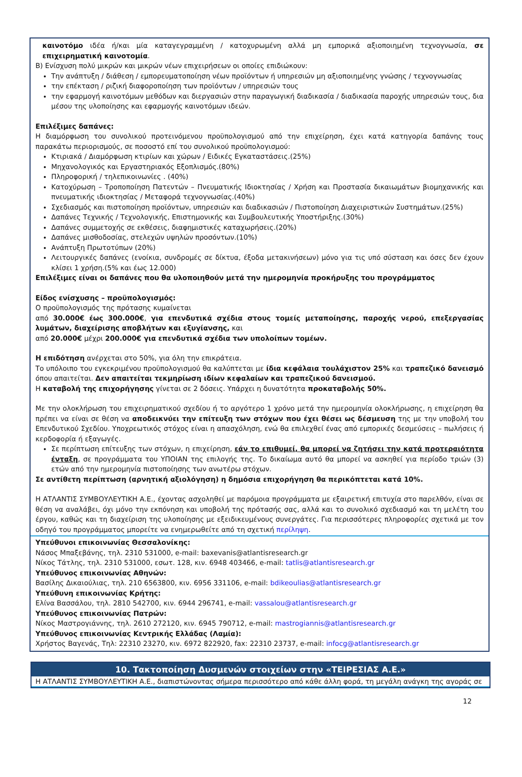καινοτόμο ιδέα ή/και μία καταγεγραμμένη / κατοχυρωμένη αλλά μη εμπορικά αξιοποιημένη τεχνογνωσία, σε επιχειρηματική καινοτομία.
Β) Ενίσχυση πολύ μικρών και μικρών νέων επιχειρήσεων οι οποίες επιδιώκουν:
Την ανάπτυξη / διάθεση / εμπορευματοποίηση νέων προϊόντων ή υπηρεσιών μη αξιοποιημένης γνώσης / τεχνογνωσίας
την επέκταση / ριζική διαφοροποίηση των προϊόντων / υπηρεσιών τους
την εφαρμογή καινοτόμων μεθόδων και διεργασιών στην παραγωγική διαδικασία / διαδικασία παροχής υπηρεσιών τους, δια μέσου της υλοποίησης και εφαρμογής καινοτόμων ιδεών.
Επιλέξιμες δαπάνες:
Η διαμόρφωση του συνολικού προτεινόμενου προϋπολογισμού από την επιχείρηση, έχει κατά κατηγορία δαπάνης τους παρακάτω περιορισμούς, σε ποσοστό επί του συνολικού προϋπολογισμού:
Κτιριακά / Διαμόρφωση κτιρίων και χώρων / Ειδικές Εγκαταστάσεις.(25%)
Μηχανολογικός και Εργαστηριακός Εξοπλισμός.(80%)
Πληροφορική / τηλεπικοινωνίες . (40%)
Κατοχύρωση – Τροποποίηση Πατεντών – Πνευματικής Ιδιοκτησίας / Χρήση και Προστασία δικαιωμάτων βιομηχανικής και πνευματικής ιδιοκτησίας / Μεταφορά τεχνογνωσίας.(40%)
Σχεδιασμός και πιστοποίηση προϊόντων, υπηρεσιών και διαδικασιών / Πιστοποίηση Διαχειριστικών Συστημάτων.(25%)
Δαπάνες Τεχνικής / Τεχνολογικής, Επιστημονικής και Συμβουλευτικής Υποστήριξης.(30%)
Δαπάνες συμμετοχής σε εκθέσεις, διαφημιστικές καταχωρήσεις.(20%)
Δαπάνες μισθοδοσίας, στελεχών υψηλών προσόντων.(10%)
Ανάπτυξη Πρωτοτύπων (20%)
Λειτουργικές δαπάνες (ενοίκια, συνδρομές σε δίκτυα, έξοδα μετακινήσεων) μόνο για τις υπό σύσταση και όσες δεν έχουν κλίσει 1 χρήση.(5% και έως 12.000)
Επιλέξιμες είναι οι δαπάνες που θα υλοποιηθούν μετά την ημερομηνία προκήρυξης του προγράμματος
Είδος ενίσχυσης – προϋπολογισμός:
Ο προϋπολογισμός της πρότασης κυμαίνεται
από 30.000€ έως 300.000€, για επενδυτικά σχέδια στους τομείς μεταποίησης, παροχής νερού, επεξεργασίας λυμάτων, διαχείρισης αποβλήτων και εξυγίανσης, και
από 20.000€ μέχρι 200.000€ για επενδυτικά σχέδια των υπολοίπων τομέων.
Η επιδότηση ανέρχεται στο 50%, για όλη την επικράτεια.
Το υπόλοιπο του εγκεκριμένου προϋπολογισμού θα καλύπτεται με ίδια κεφάλαια τουλάχιστον 25% και τραπεζικό δανεισμό όπου απαιτείται. Δεν απαιτείται τεκμηρίωση ιδίων κεφαλαίων και τραπεζικού δανεισμού.
Η καταβολή της επιχορήγησης γίνεται σε 2 δόσεις. Υπάρχει η δυνατότητα προκαταβολής 50%.
Με την ολοκλήρωση του επιχειρηματικού σχεδίου ή το αργότερο 1 χρόνο μετά την ημερομηνία ολοκλήρωσης, η επιχείρηση θα πρέπει να είναι σε θέση να αποδεικνύει την επίτευξη των στόχων που έχει θέσει ως δέσμευση της με την υποβολή του Επενδυτικού Σχεδίου. Υποχρεωτικός στόχος είναι η απασχόληση, ενώ θα επιλεχθεί ένας από εμπορικές δεσμεύσεις – πωλήσεις ή κερδοφορία ή εξαγωγές.
Σε περίπτωση επίτευξης των στόχων, η επιχείρηση, εάν το επιθυμεί, θα μπορεί να ζητήσει την κατά προτεραιότητα ένταξη, σε προγράμματα του ΥΠΟΙΑΝ της επιλογής της. Το δικαίωμα αυτό θα μπορεί να ασκηθεί για περίοδο τριών (3) ετών από την ημερομηνία πιστοποίησης των ανωτέρω στόχων.
Σε αντίθετη περίπτωση (αρνητική αξιολόγηση) η δημόσια επιχορήγηση θα περικόπτεται κατά 10%.
Η ΑΤΛΑΝΤΙΣ ΣΥΜΒΟΥΛΕΥΤΙΚΗ Α.Ε., έχοντας ασχοληθεί με παρόμοια προγράμματα με εξαιρετική επιτυχία στο παρελθόν, είναι σε θέση να αναλάβει, όχι μόνο την εκπόνηση και υποβολή της πρότασής σας, αλλά και το συνολικό σχεδιασμό και τη μελέτη του έργου, καθώς και τη διαχείριση της υλοποίησης με εξειδικευμένους συνεργάτες. Για περισσότερες πληροφορίες σχετικά με τον οδηγό του προγράμματος μπορείτε να ενημερωθείτε από τη σχετική περίληψη.
Υπεύθυνοι επικοινωνίας Θεσσαλονίκης:
Νάσος Μπαξεβάνης, τηλ. 2310 531000, e-mail: baxevanis@atlantisresearch.gr
Νίκος Τάτλης, τηλ. 2310 531000, εσωτ. 128, κιν. 6948 403466, e-mail: tatlis@atlantisresearch.gr
Υπεύθυνος επικοινωνίας Αθηνών:
Βασίλης Δικαιούλιας, τηλ. 210 6563800, κιν. 6956 331106, e-mail: bdikeoulias@atlantisresearch.gr
Υπεύθυνη επικοινωνίας Κρήτης:
Ελίνα Βασσάλου, τηλ. 2810 542700, κιν. 6944 296741, e-mail: vassalou@atlantisresearch.gr
Υπεύθυνος επικοινωνίας Πατρών:
Νίκος Μαστρογιάννης, τηλ. 2610 272120, κιν. 6945 790712, e-mail: mastrogiannis@atlantisresearch.gr
Υπεύθυνος επικοινωνίας Κεντρικής Ελλάδας (Λαμία):
Χρήστος Βαγενάς, Τηλ: 22310 23270, κιν. 6972 822920, fax: 22310 23737, e-mail: infocg@atlantisresearch.gr
10. Τακτοποίηση Δυσμενών στοιχείων στην «ΤΕΙΡΕΣΙΑΣ Α.Ε.»
Η ΑΤΛΑΝΤΙΣ ΣΥΜΒΟΥΛΕΥΤΙΚΗ Α.Ε., διαπιστώνοντας σήμερα περισσότερο από κάθε άλλη φορά, τη μεγάλη ανάγκη της αγοράς σε
12